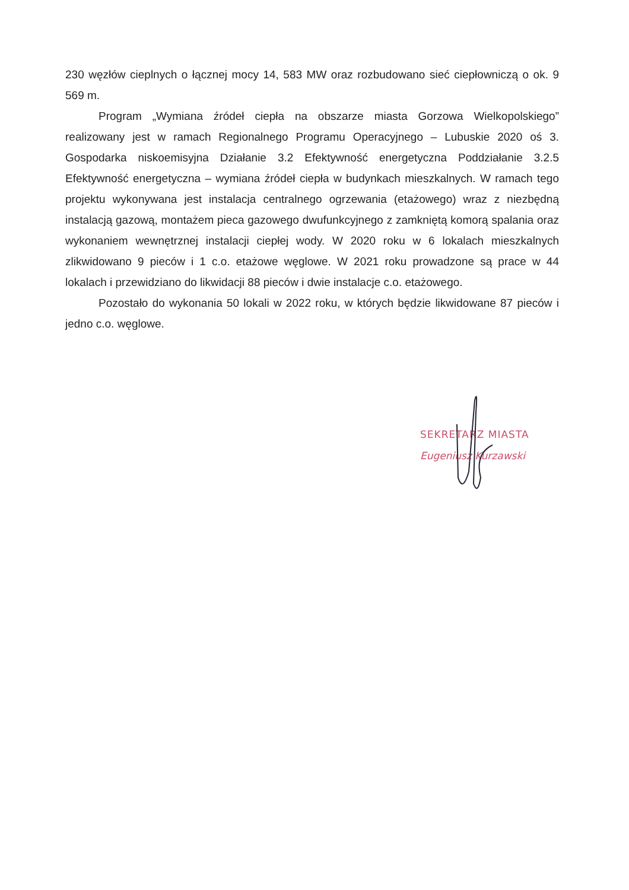230 węzłów cieplnych o łącznej mocy 14, 583 MW oraz rozbudowano sieć ciepłowniczą o ok. 9 569 m.
Program „Wymiana źródeł ciepła na obszarze miasta Gorzowa Wielkopolskiego” realizowany jest w ramach Regionalnego Programu Operacyjnego – Lubuskie 2020 oś 3. Gospodarka niskoemisyjna Działanie 3.2 Efektywność energetyczna Poddziałanie 3.2.5 Efektywność energetyczna – wymiana źródeł ciepła w budynkach mieszkalnych. W ramach tego projektu wykonywana jest instalacja centralnego ogrzewania (etażowego) wraz z niezbędną instalacją gazową, montażem pieca gazowego dwufunkcyjnego z zamkniętą komorą spalania oraz wykonaniem wewnętrznej instalacji ciepłej wody. W 2020 roku w 6 lokalach mieszkalnych zlikwidowano 9 pieców i 1 c.o. etażowe węglowe. W 2021 roku prowadzone są prace w 44 lokalach i przewidziano do likwidacji 88 pieców i dwie instalacje c.o. etażowego.
Pozostało do wykonania 50 lokali w 2022 roku, w których będzie likwidowane 87 pieców i jedno c.o. węglowe.
SEKRETARZ MIASTA
Eugeniusz Kurzawski